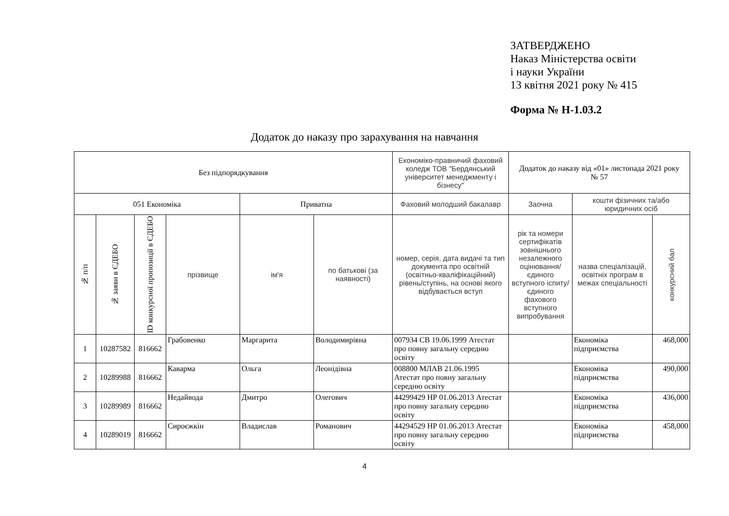ЗАТВЕРДЖЕНО
Наказ Міністерства освіти
і науки України
13 квітня 2021 року № 415
Форма № Н-1.03.2
Додаток до наказу про зарахування на навчання
| Без підпорядкування | | | | | | Економіко-правничий фаховий коледж ТОВ "Бердянський університет менеджменту і бізнесу" | Додаток до наказу від «01» листопада 2021 року № 57 | | |
| 051 Економіка | | | | Приватна | | Фаховий молодший бакалавр | Заочна | кошти фізичних та/або юридичних осіб | |
| № п/п | № заяви в ЄДЕБО | ID конкурсної пропозиції в ЄДЕБО | прізвище | ім'я | по батькові (за наявності) | номер, серія, дата видачі та тип документа про освітній (освітньо-кваліфікаційний) рівень/ступінь, на основі якого відбувається вступ | рік та номери сертифікатів зовнішнього незалежного оцінювання/ єдиного вступного іспиту/ єдиного фахового вступного випробування | назва спеціалізацій, освітніх програм в межах спеціальності | конкурсний бал |
| 1 | 10287582 | 816662 | Грабовенко | Маргарита | Володимирівна | 007934 СВ 19.06.1999 Атестат про повну загальну середню освіту | | Економіка підприємства | 468,000 |
| 2 | 10289988 | 816662 | Каварма | Ольга | Леонідівна | 008800 МЛАВ 21.06.1995 Атестат про повну загальну середню освіту | | Економіка підприємства | 490,000 |
| 3 | 10289989 | 816662 | Недайвода | Дмитро | Олегович | 44299429 НР 01.06.2013 Атестат про повну загальну середню освіту | | Економіка підприємства | 436,000 |
| 4 | 10289019 | 816662 | Сироєжкін | Владислав | Романович | 44294529 НР 01.06.2013 Атестат про повну загальну середню освіту | | Економіка підприємства | 458,000 |
4